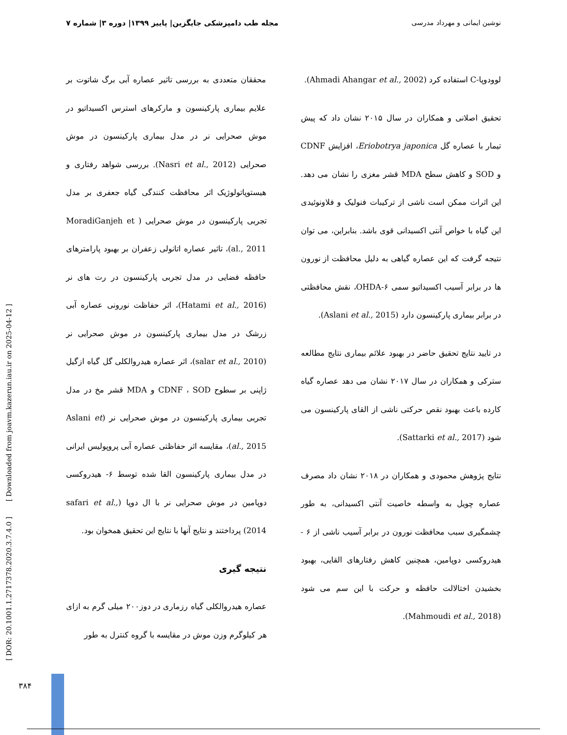نوشین ایمانی و مهرداد مدرسی مجله طب دامپزشکی جایگزین| پاییز ۱۳۹۹| دوره ۳| شماره ۷
لوودوپا-C استفاده کرد (Ahmadi Ahangar et al., 2002).
تحقیق اصلانی و همکاران در سال ۲۰۱۵ نشان داد که پیش تیمار با عصاره گل Eriobotrya japonica، افزایش CDNF و SOD و کاهش سطح MDA قشر مغزی را نشان می دهد. این اثرات ممکن است ناشی از ترکیبات فنولیک و فلاونوئیدی این گیاه با خواص آنتی اکسیدانی قوی باشد. بنابراین، می توان نتیجه گرفت که این عصاره گیاهی به دلیل محافظت از نورون ها در برابر آسیب اکسیداتیو سمی ۶-OHDA، نقش محافظتی در برابر بیماری پارکینسون دارد (Aslani et al., 2015).
در تایید نتایج تحقیق حاضر در بهبود علائم بیماری نتایج مطالعه سترکی و همکاران در سال ۲۰۱۷ نشان می دهد عصاره گیاه کارده باعث بهبود نقص حرکتی ناشی از القای پارکینسون می شود (Sattarki et al., 2017).
نتایج پژوهش محمودی و همکاران در ۲۰۱۸ نشان داد مصرف عصاره چویل به واسطه خاصیت آنتی اکسیدانی، به طور چشمگیری سبب محافظت نورون در برابر آسیب ناشی از ۶ - هیدروکسی دوپامین، همچنین کاهش رفتارهای القایی، بهبود بخشیدن اختالالت حافظه و حرکت با این سم می شود (Mahmoudi et al., 2018).
محققان متعددی به بررسی تاثیر عصاره آبی برگ شاتوت بر علایم بیماری پارکینسون و مارکرهای استرس اکسیداتیو در موش صحرایی نر در مدل بیماری پارکینسون در موش صحرایی (Nasri et al., 2012). بررسی شواهد رفتاری و هیستوپاتولوژیک اثر محافظت کنندگی گیاه جعفری بر مدل تجربی پارکینسون در موش صحرایی ( MoradiGanjeh et al., 2011)، تاثیر عصاره اتانولی زعفران بر بهبود پارامترهای حافظه فضایی در مدل تجربی پارکینسون در رت های نر (Hatami et al., 2016)، اثر حفاظت نورونی عصاره آبی زرشک در مدل بیماری پارکینسون در موش صحرایی نر (salar et al., 2010)، اثر عصاره هیدروالکلی گل گیاه ازگیل ژاپنی بر سطوح CDNF ، SOD و MDA قشر مخ در مدل تجربی بیماری پارکینسون در موش صحرایی نر (Aslani et al., 2015)، مقایسه اثر حفاظتی عصاره آبی پروپولیس ایرانی در مدل بیماری پارکینسون القا شده توسط ۶- هیدروکسی دوپامین در موش صحرایی نر با ال دوپا (safari et al., 2014) پرداختند و نتایج آنها با نتایج این تحقیق همخوان بود.
نتیجه گیری
عصاره هیدروالکلی گیاه رزماری در دوز۲۰۰ میلی گرم به ازای هر کیلوگرم وزن موش در مقایسه با گروه کنترل به طور
[ DOR: 20.1001.1.2717378.2020.3.7.4.0 ] [ Downloaded from joavm.kazerun.iau.ir on 2025-04-12 ]
۳۸۴